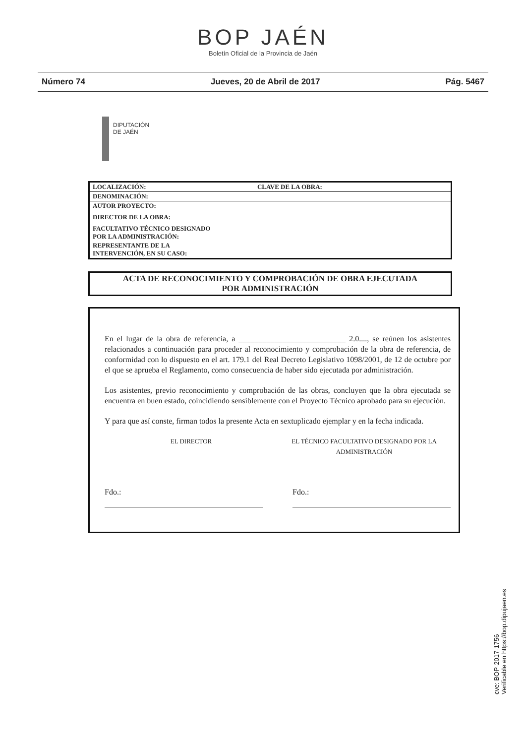BOP JAÉN
Boletín Oficial de la Provincia de Jaén
Número 74 Jueves, 20 de Abril de 2017 Pág. 5467
DIPUTACIÓN
DE JAÉN
| LOCALIZACIÓN: | CLAVE DE LA OBRA: |
| DENOMINACIÓN: | |
| AUTOR PROYECTO: | |
| DIRECTOR DE LA OBRA: | |
| FACULTATIVO TÉCNICO DESIGNADO POR LA ADMINISTRACIÓN: | |
| REPRESENTANTE DE LA INTERVENCIÓN, EN SU CASO: | |
ACTA DE RECONOCIMIENTO Y COMPROBACIÓN DE OBRA EJECUTADA
POR ADMINISTRACIÓN
En el lugar de la obra de referencia, a ___________________________ 2.0...., se reúnen los asistentes relacionados a continuación para proceder al reconocimiento y comprobación de la obra de referencia, de conformidad con lo dispuesto en el art. 179.1 del Real Decreto Legislativo 1098/2001, de 12 de octubre por el que se aprueba el Reglamento, como consecuencia de haber sido ejecutada por administración.
Los asistentes, previo reconocimiento y comprobación de las obras, concluyen que la obra ejecutada se encuentra en buen estado, coincidiendo sensiblemente con el Proyecto Técnico aprobado para su ejecución.
Y para que así conste, firman todos la presente Acta en sextuplicado ejemplar y en la fecha indicada.
EL DIRECTOR EL TÉCNICO FACULTATIVO DESIGNADO POR LA ADMINISTRACIÓN
Fdo.: Fdo.:
cve: BOP-2017-1756
Verificable en https://bop.dipujaen.es